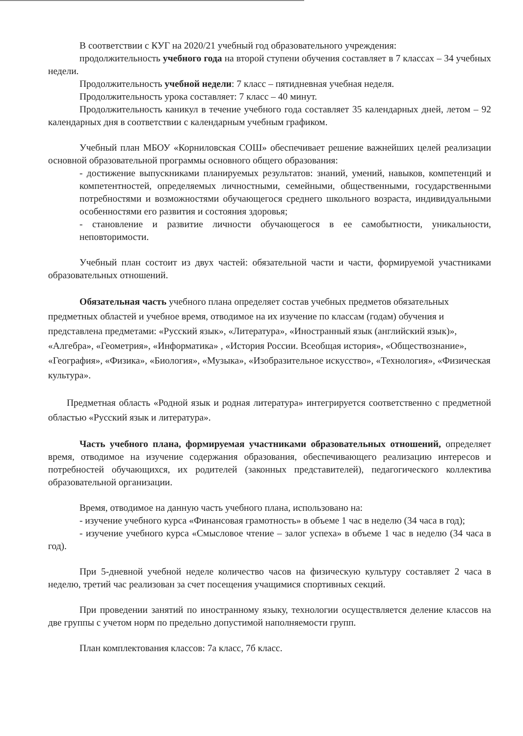В соответствии с КУГ на 2020/21 учебный год образовательного учреждения:
продолжительность учебного года на второй ступени обучения составляет в 7 классах – 34 учебных недели.
Продолжительность учебной недели: 7 класс – пятидневная учебная неделя.
Продолжительность урока составляет: 7 класс – 40 минут.
Продолжительность каникул в течение учебного года составляет 35 календарных дней, летом – 92 календарных дня в соответствии с календарным учебным графиком.
Учебный план МБОУ «Корниловская СОШ» обеспечивает решение важнейших целей реализации основной образовательной программы основного общего образования:
- достижение выпускниками планируемых результатов: знаний, умений, навыков, компетенций и компетентностей, определяемых личностными, семейными, общественными, государственными потребностями и возможностями обучающегося среднего школьного возраста, индивидуальными особенностями его развития и состояния здоровья;
- становление и развитие личности обучающегося в ее самобытности, уникальности, неповторимости.
Учебный план состоит из двух частей: обязательной части и части, формируемой участниками образовательных отношений.
Обязательная часть учебного плана определяет состав учебных предметов обязательных предметных областей и учебное время, отводимое на их изучение по классам (годам) обучения и представлена предметами: «Русский язык», «Литература», «Иностранный язык (английский язык)», «Алгебра», «Геометрия», «Информатика» , «История России. Всеобщая история», «Обществознание», «География», «Физика», «Биология», «Музыка», «Изобразительное искусство», «Технология», «Физическая культура».
Предметная область «Родной язык и родная литература» интегрируется соответственно с предметной областью «Русский язык и литература».
Часть учебного плана, формируемая участниками образовательных отношений, определяет время, отводимое на изучение содержания образования, обеспечивающего реализацию интересов и потребностей обучающихся, их родителей (законных представителей), педагогического коллектива образовательной организации.
Время, отводимое на данную часть учебного плана, использовано на:
- изучение учебного курса «Финансовая грамотность» в объеме 1 час в неделю (34 часа в год);
- изучение учебного курса «Смысловое чтение – залог успеха» в объеме 1 час в неделю (34 часа в год).
При 5-дневной учебной неделе количество часов на физическую культуру составляет 2 часа в неделю, третий час реализован за счет посещения учащимися спортивных секций.
При проведении занятий по иностранному языку, технологии осуществляется деление классов на две группы с учетом норм по предельно допустимой наполняемости групп.
План комплектования классов: 7а класс, 7б класс.